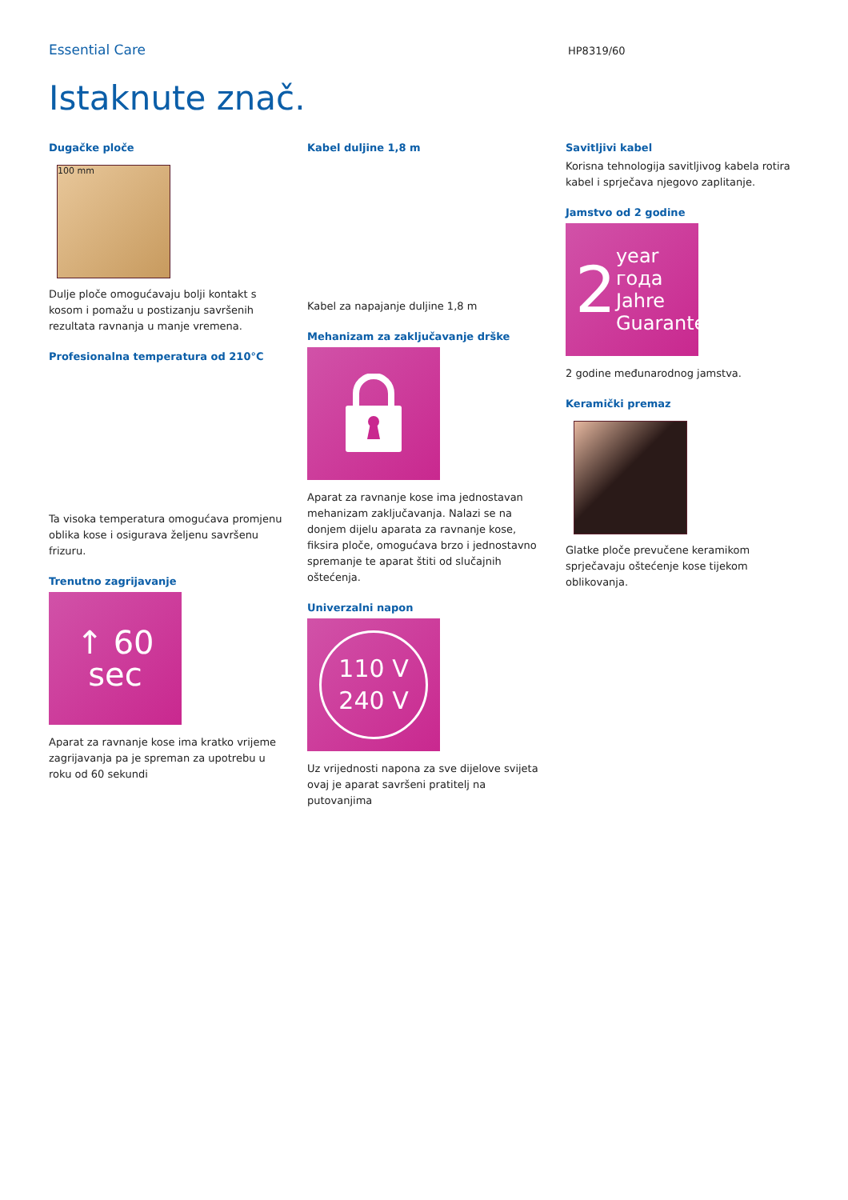Essential Care
HP8319/60
Istaknute znač.
Dugačke ploče
100 mm
Dulje ploče omogućavaju bolji kontakt s kosom i pomažu u postizanju savršenih rezultata ravnanja u manje vremena.
Profesionalna temperatura od 210°C
Ta visoka temperatura omogućava promjenu oblika kose i osigurava željenu savršenu frizuru.
Trenutno zagrijavanje
↑ 60
sec
Aparat za ravnanje kose ima kratko vrijeme zagrijavanja pa je spreman za upotrebu u roku od 60 sekundi
Kabel duljine 1,8 m
Kabel za napajanje duljine 1,8 m
Mehanizam za zaključavanje drške
Aparat za ravnanje kose ima jednostavan mehanizam zaključavanja. Nalazi se na donjem dijelu aparata za ravnanje kose, fiksira ploče, omogućava brzo i jednostavno spremanje te aparat štiti od slučajnih oštećenja.
Univerzalni napon
110 V
240 V
Uz vrijednosti napona za sve dijelove svijeta ovaj je aparat savršeni pratitelj na putovanjima
Savitljivi kabel
Korisna tehnologija savitljivog kabela rotira kabel i sprječava njegovo zaplitanje.
Jamstvo od 2 godine
2 year
года
Jahre
Guarantee
2 godine međunarodnog jamstva.
Keramički premaz
Glatke ploče prevučene keramikom sprječavaju oštećenje kose tijekom oblikovanja.